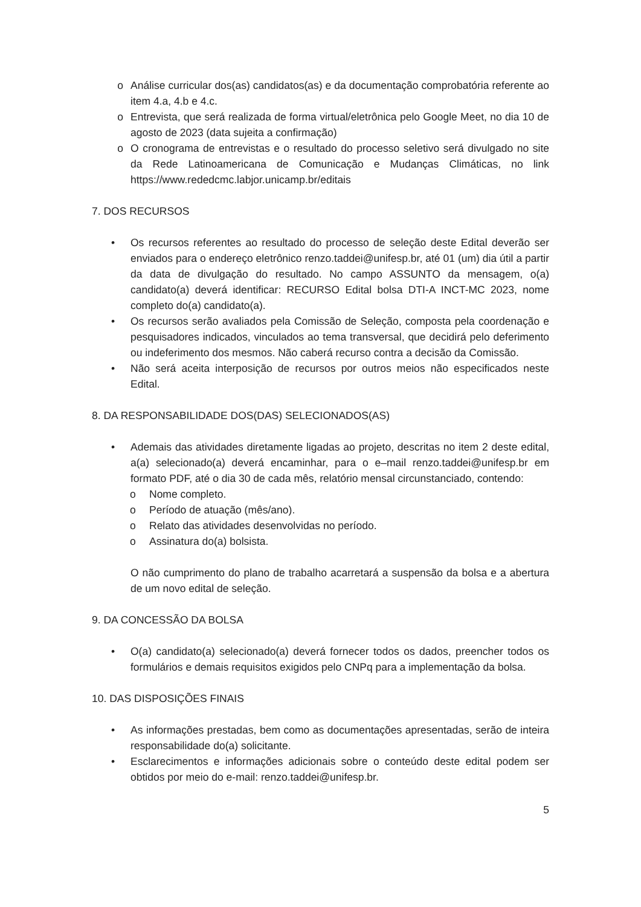o Análise curricular dos(as) candidatos(as) e da documentação comprobatória referente ao item 4.a, 4.b e 4.c.
o Entrevista, que será realizada de forma virtual/eletrônica pelo Google Meet, no dia 10 de agosto de 2023 (data sujeita a confirmação)
o O cronograma de entrevistas e o resultado do processo seletivo será divulgado no site da Rede Latinoamericana de Comunicação e Mudanças Climáticas, no link https://www.rededcmc.labjor.unicamp.br/editais
7. DOS RECURSOS
• Os recursos referentes ao resultado do processo de seleção deste Edital deverão ser enviados para o endereço eletrônico renzo.taddei@unifesp.br, até 01 (um) dia útil a partir da data de divulgação do resultado. No campo ASSUNTO da mensagem, o(a) candidato(a) deverá identificar: RECURSO Edital bolsa DTI-A INCT-MC 2023, nome completo do(a) candidato(a).
• Os recursos serão avaliados pela Comissão de Seleção, composta pela coordenação e pesquisadores indicados, vinculados ao tema transversal, que decidirá pelo deferimento ou indeferimento dos mesmos. Não caberá recurso contra a decisão da Comissão.
• Não será aceita interposição de recursos por outros meios não especificados neste Edital.
8. DA RESPONSABILIDADE DOS(DAS) SELECIONADOS(AS)
• Ademais das atividades diretamente ligadas ao projeto, descritas no item 2 deste edital, a(a) selecionado(a) deverá encaminhar, para o e–mail renzo.taddei@unifesp.br em formato PDF, até o dia 30 de cada mês, relatório mensal circunstanciado, contendo:
o Nome completo.
o Período de atuação (mês/ano).
o Relato das atividades desenvolvidas no período.
o Assinatura do(a) bolsista.
O não cumprimento do plano de trabalho acarretará a suspensão da bolsa e a abertura de um novo edital de seleção.
9. DA CONCESSÃO DA BOLSA
• O(a) candidato(a) selecionado(a) deverá fornecer todos os dados, preencher todos os formulários e demais requisitos exigidos pelo CNPq para a implementação da bolsa.
10. DAS DISPOSIÇÕES FINAIS
• As informações prestadas, bem como as documentações apresentadas, serão de inteira responsabilidade do(a) solicitante.
• Esclarecimentos e informações adicionais sobre o conteúdo deste edital podem ser obtidos por meio do e-mail: renzo.taddei@unifesp.br.
5